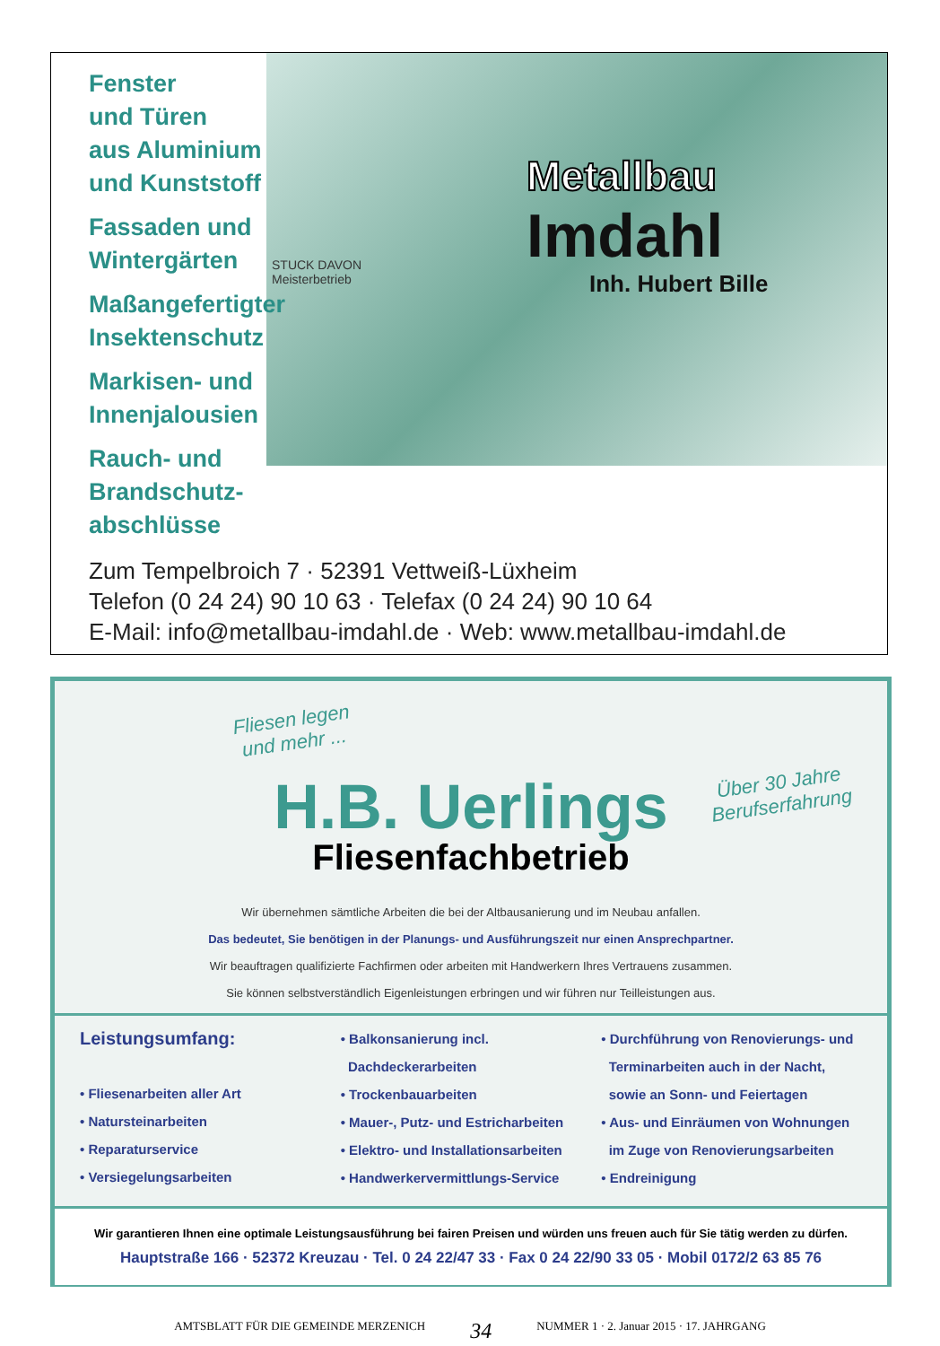Fenster
und Türen
aus Aluminium
und Kunststoff
Fassaden und
Wintergärten
Maßangefertigter
Insektenschutz
Markisen- und
Innenjalousien
Rauch- und
Brandschutz-
abschlüsse
STUCK DAVON
Meisterbetrieb
Metallbau
Imdahl
Inh. Hubert Bille
Zum Tempelbroich 7 · 52391 Vettweiß-Lüxheim
Telefon (0 24 24) 90 10 63 · Telefax (0 24 24) 90 10 64
E-Mail: info@metallbau-imdahl.de · Web: www.metallbau-imdahl.de
Fliesen legen
und mehr ...
Über 30 Jahre
Berufserfahrung
H.B. Uerlings
Fliesenfachbetrieb
Wir übernehmen sämtliche Arbeiten die bei der Altbausanierung und im Neubau anfallen.
Das bedeutet, Sie benötigen in der Planungs- und Ausführungszeit nur einen Ansprechpartner.
Wir beauftragen qualifizierte Fachfirmen oder arbeiten mit Handwerkern Ihres Vertrauens zusammen.
Sie können selbstverständlich Eigenleistungen erbringen und wir führen nur Teilleistungen aus.
Leistungsumfang:
• Fliesenarbeiten aller Art
• Natursteinarbeiten
• Reparaturservice
• Versiegelungsarbeiten
• Balkonsanierung incl.
Dachdeckerarbeiten
• Trockenbauarbeiten
• Mauer-, Putz- und Estricharbeiten
• Elektro- und Installationsarbeiten
• Handwerkervermittlungs-Service
• Durchführung von Renovierungs- und
Terminarbeiten auch in der Nacht,
sowie an Sonn- und Feiertagen
• Aus- und Einräumen von Wohnungen
im Zuge von Renovierungsarbeiten
• Endreinigung
Wir garantieren Ihnen eine optimale Leistungsausführung bei fairen Preisen und würden uns freuen auch für Sie tätig werden zu dürfen.
Hauptstraße 166 · 52372 Kreuzau · Tel. 0 24 22/47 33 · Fax 0 24 22/90 33 05 · Mobil 0172/2 63 85 76
AMTSBLATT FÜR DIE GEMEINDE MERZENICH 34 NUMMER 1 · 2. Januar 2015 · 17. JAHRGANG